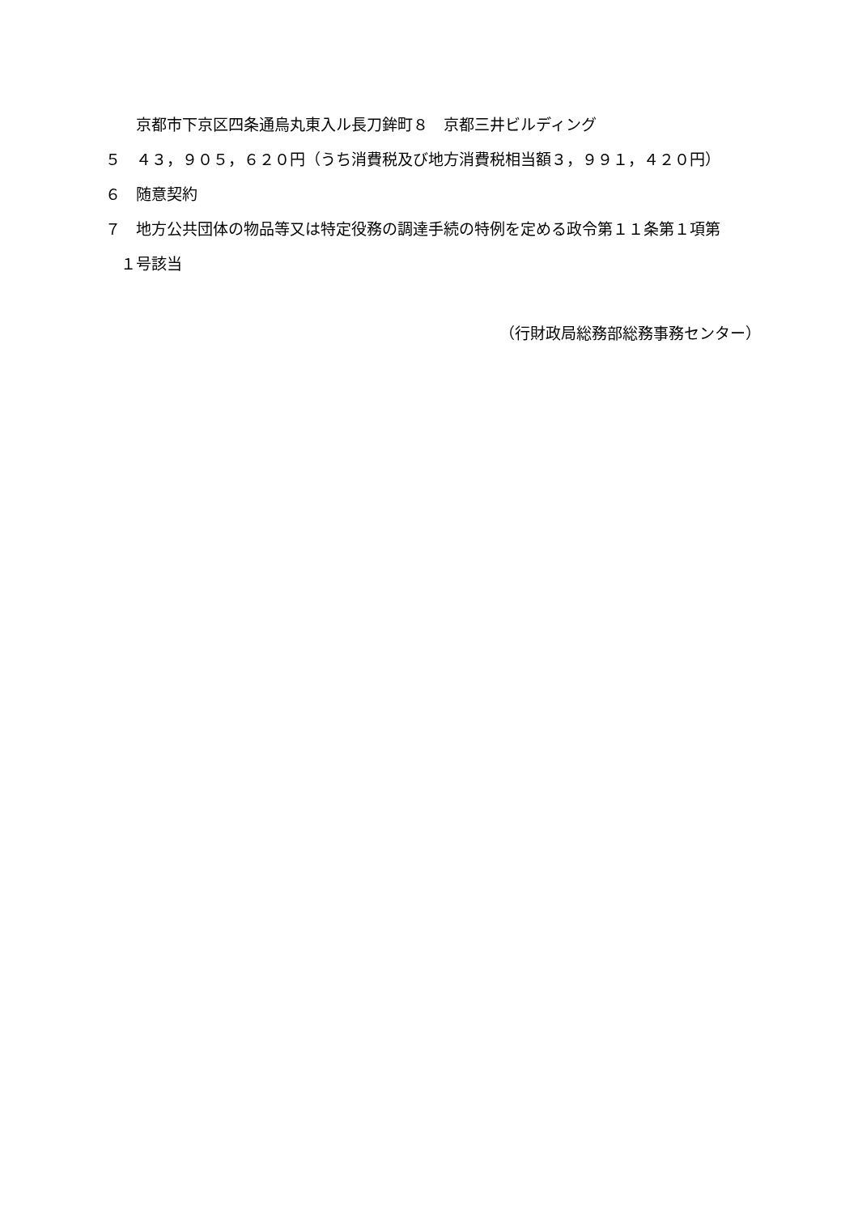京都市下京区四条通烏丸東入ル長刀鉾町８　京都三井ビルディング
５　４３，９０５，６２０円（うち消費税及び地方消費税相当額３，９９１，４２０円）
６　随意契約
７　地方公共団体の物品等又は特定役務の調達手続の特例を定める政令第１１条第１項第
　１号該当
（行財政局総務部総務事務センター）